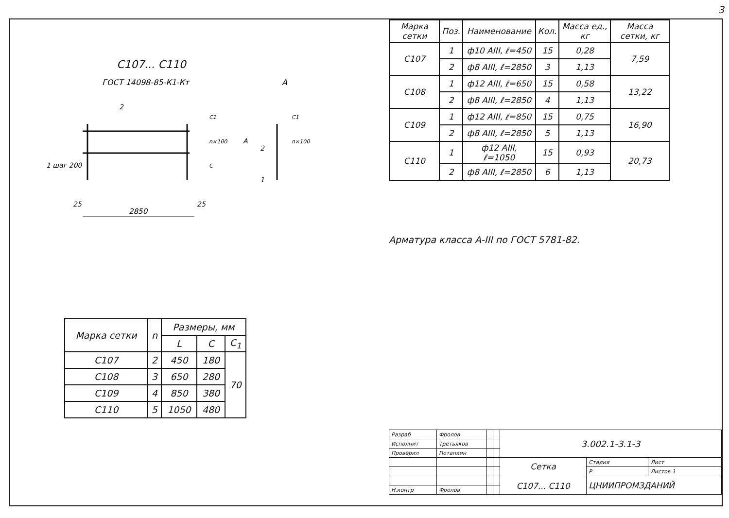3
С107... С110
ГОСТ 14098-85-К1-Кт
А
2
1 шаг 200
25
25
2850
А
2
1
n×100
C
C1
n×100
C1
| Марка сетки | n | Размеры, мм | | |
| --- | --- | --- | --- | --- |
| | | L | C | C<sub>1</sub> |
| С107 | 2 | 450 | 180 | 70 |
| С108 | 3 | 650 | 280 | |
| С109 | 4 | 850 | 380 | |
| С110 | 5 | 1050 | 480 | |
| Марка сетки | Поз. | Наименование | Кол. | Масса ед., кг | Масса сетки, кг |
| --- | --- | --- | --- | --- | --- |
| С107 | 1 | ф10 АIII, ℓ=450 | 15 | 0,28 | 7,59 |
| | 2 | ф8 АIII, ℓ=2850 | 3 | 1,13 | |
| С108 | 1 | ф12 АIII, ℓ=650 | 15 | 0,58 | 13,22 |
| | 2 | ф8 АIII, ℓ=2850 | 4 | 1,13 | |
| С109 | 1 | ф12 АIII, ℓ=850 | 15 | 0,75 | 16,90 |
| | 2 | ф8 АIII, ℓ=2850 | 5 | 1,13 | |
| С110 | 1 | ф12 АIII, ℓ=1050 | 15 | 0,93 | 20,73 |
| | 2 | ф8 АIII, ℓ=2850 | 6 | 1,13 | |
Арматура класса А-III по ГОСТ 5781-82.
| Разраб | Фролов | | | 3.002.1-3.1-3 | | |
| Исполнит | Третьяков | | | | | |
| Проверил | Потапкин | | | | | |
| | | | | Сетка С107... С110 | Стадия | Лист |
| | | | | | Р | Листов 1 |
| | | | | | ЦНИИПРОМЗДАНИЙ | |
| Н.контр | Фролов | | | | | |